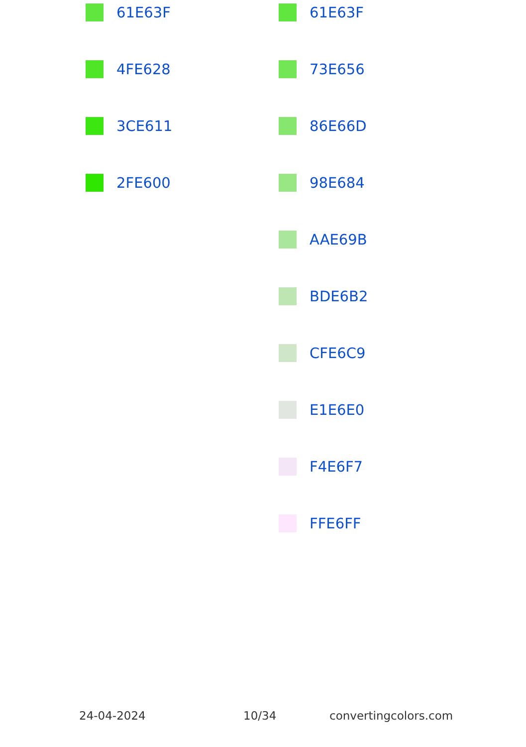61E63F
4FE628
3CE611
2FE600
61E63F
73E656
86E66D
98E684
AAE69B
BDE6B2
CFE6C9
E1E6E0
F4E6F7
FFE6FF
24-04-2024 10/34 convertingcolors.com